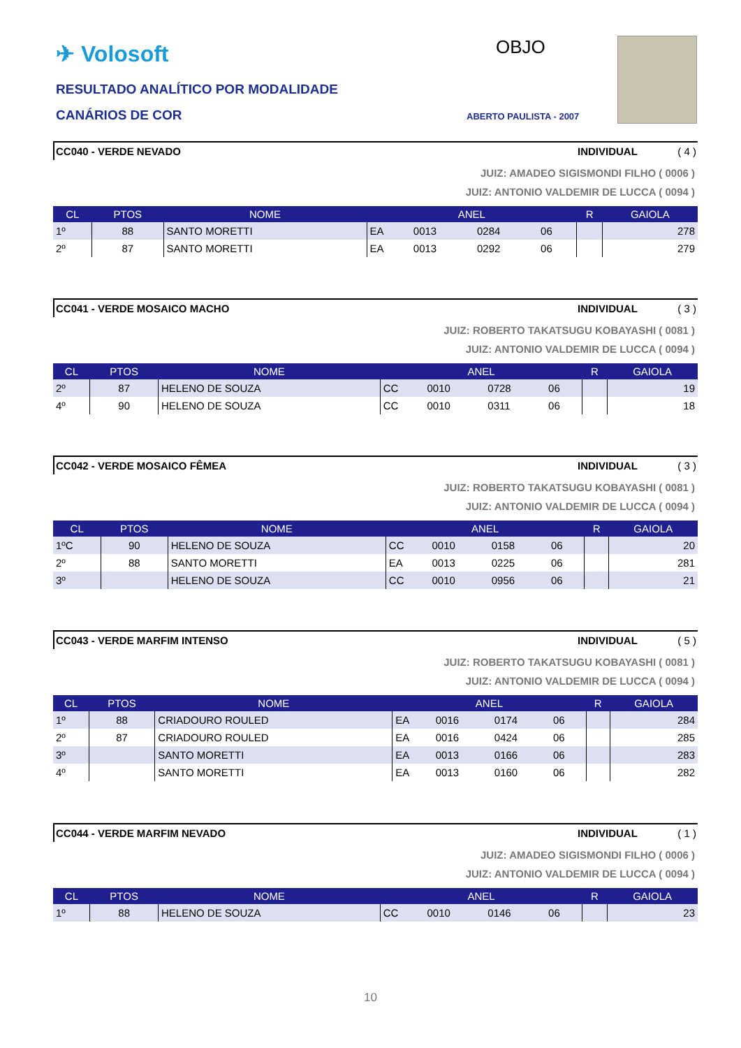✈ Volosoft
RESULTADO ANALÍTICO POR MODALIDADE
CANÁRIOS DE COR
OBJO
ABERTO PAULISTA - 2007
CC040 - VERDE NEVADO INDIVIDUAL ( 4 )
JUIZ: AMADEO SIGISMONDI FILHO ( 0006 )
JUIZ: ANTONIO VALDEMIR DE LUCCA ( 0094 )
| CL | PTOS | NOME | ANEL | | | | R | GAIOLA |
| --- | --- | --- | --- | --- | --- | --- | --- | --- |
| 1º | 88 | SANTO MORETTI | EA | 0013 | 0284 | 06 | | 278 |
| 2º | 87 | SANTO MORETTI | EA | 0013 | 0292 | 06 | | 279 |
CC041 - VERDE MOSAICO MACHO INDIVIDUAL ( 3 )
JUIZ: ROBERTO TAKATSUGU KOBAYASHI ( 0081 )
JUIZ: ANTONIO VALDEMIR DE LUCCA ( 0094 )
| CL | PTOS | NOME | ANEL | | | | R | GAIOLA |
| --- | --- | --- | --- | --- | --- | --- | --- | --- |
| 2º | 87 | HELENO DE SOUZA | CC | 0010 | 0728 | 06 | | 19 |
| 4º | 90 | HELENO DE SOUZA | CC | 0010 | 0311 | 06 | | 18 |
CC042 - VERDE MOSAICO FÊMEA INDIVIDUAL ( 3 )
JUIZ: ROBERTO TAKATSUGU KOBAYASHI ( 0081 )
JUIZ: ANTONIO VALDEMIR DE LUCCA ( 0094 )
| CL | PTOS | NOME | ANEL | | | | R | GAIOLA |
| --- | --- | --- | --- | --- | --- | --- | --- | --- |
| 1ºC | 90 | HELENO DE SOUZA | CC | 0010 | 0158 | 06 | | 20 |
| 2º | 88 | SANTO MORETTI | EA | 0013 | 0225 | 06 | | 281 |
| 3º | | HELENO DE SOUZA | CC | 0010 | 0956 | 06 | | 21 |
CC043 - VERDE MARFIM INTENSO INDIVIDUAL ( 5 )
JUIZ: ROBERTO TAKATSUGU KOBAYASHI ( 0081 )
JUIZ: ANTONIO VALDEMIR DE LUCCA ( 0094 )
| CL | PTOS | NOME | ANEL | | | | R | GAIOLA |
| --- | --- | --- | --- | --- | --- | --- | --- | --- |
| 1º | 88 | CRIADOURO ROULED | EA | 0016 | 0174 | 06 | | 284 |
| 2º | 87 | CRIADOURO ROULED | EA | 0016 | 0424 | 06 | | 285 |
| 3º | | SANTO MORETTI | EA | 0013 | 0166 | 06 | | 283 |
| 4º | | SANTO MORETTI | EA | 0013 | 0160 | 06 | | 282 |
CC044 - VERDE MARFIM NEVADO INDIVIDUAL ( 1 )
JUIZ: AMADEO SIGISMONDI FILHO ( 0006 )
JUIZ: ANTONIO VALDEMIR DE LUCCA ( 0094 )
| CL | PTOS | NOME | ANEL | | | | R | GAIOLA |
| --- | --- | --- | --- | --- | --- | --- | --- | --- |
| 1º | 88 | HELENO DE SOUZA | CC | 0010 | 0146 | 06 | | 23 |
10